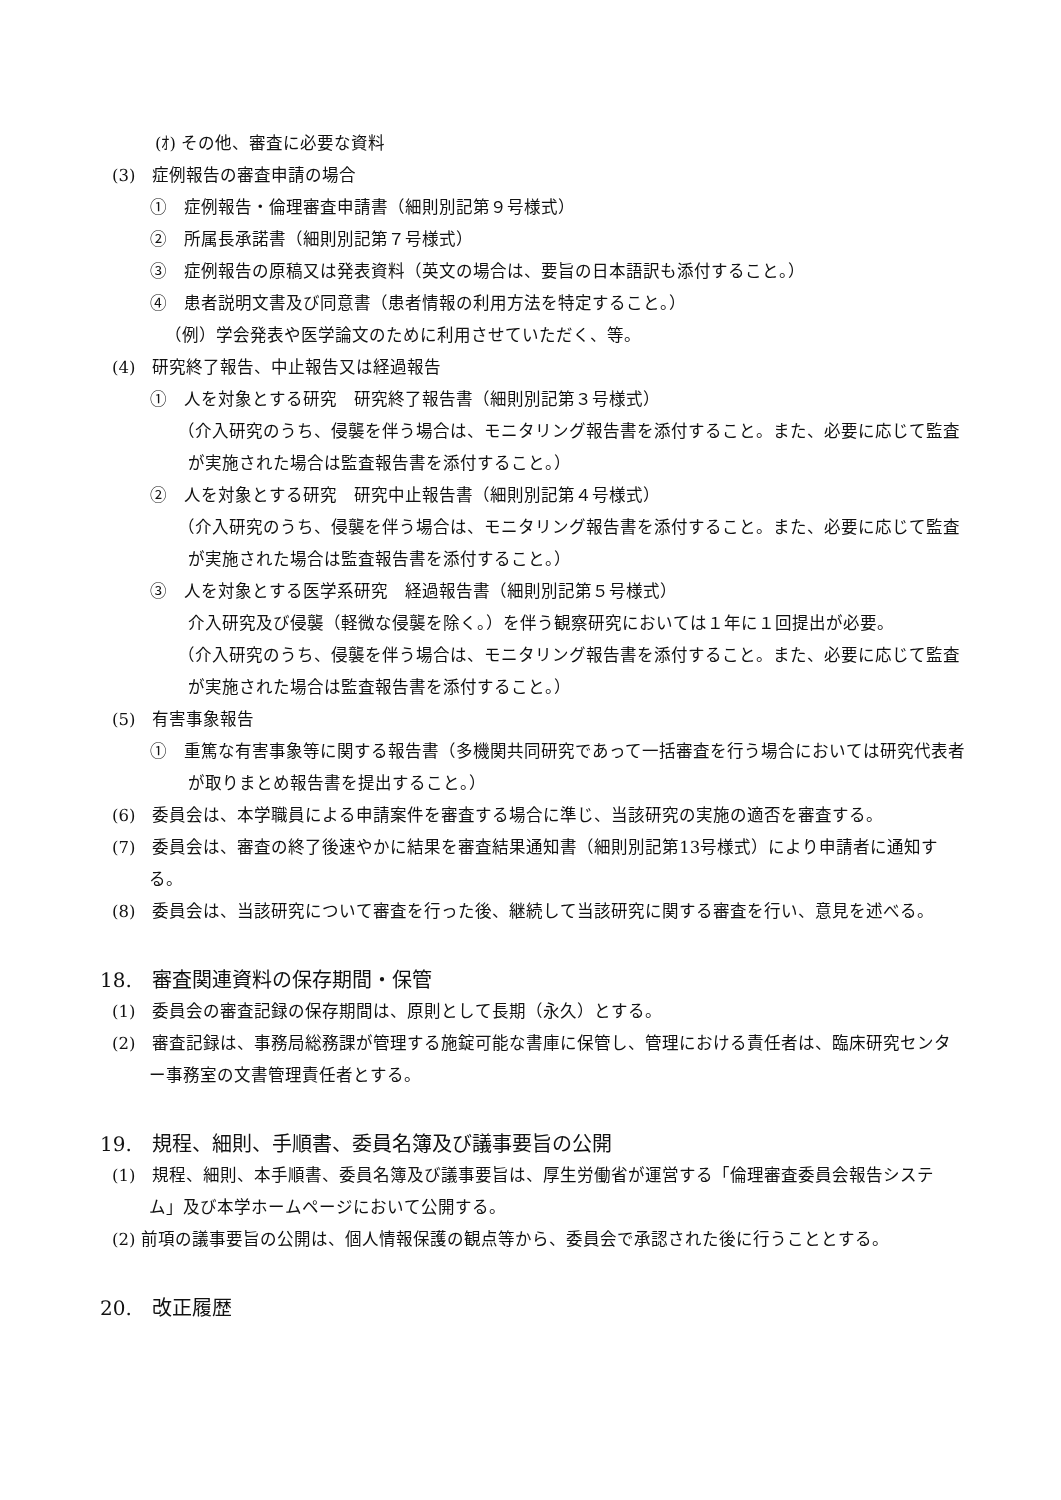(ｵ) その他、審査に必要な資料
(3)　症例報告の審査申請の場合
①　症例報告・倫理審査申請書（細則別記第９号様式）
②　所属長承諾書（細則別記第７号様式）
③　症例報告の原稿又は発表資料（英文の場合は、要旨の日本語訳も添付すること。）
④　患者説明文書及び同意書（患者情報の利用方法を特定すること。）
（例）学会発表や医学論文のために利用させていただく、等。
(4)　研究終了報告、中止報告又は経過報告
①　人を対象とする研究　研究終了報告書（細則別記第３号様式）
（介入研究のうち、侵襲を伴う場合は、モニタリング報告書を添付すること。また、必要に応じて監査が実施された場合は監査報告書を添付すること。）
②　人を対象とする研究　研究中止報告書（細則別記第４号様式）
（介入研究のうち、侵襲を伴う場合は、モニタリング報告書を添付すること。また、必要に応じて監査が実施された場合は監査報告書を添付すること。）
③　人を対象とする医学系研究　経過報告書（細則別記第５号様式）
介入研究及び侵襲（軽微な侵襲を除く。）を伴う観察研究においては１年に１回提出が必要。
（介入研究のうち、侵襲を伴う場合は、モニタリング報告書を添付すること。また、必要に応じて監査が実施された場合は監査報告書を添付すること。）
(5)　有害事象報告
①　重篤な有害事象等に関する報告書（多機関共同研究であって一括審査を行う場合においては研究代表者が取りまとめ報告書を提出すること。）
(6)　委員会は、本学職員による申請案件を審査する場合に準じ、当該研究の実施の適否を審査する。
(7)　委員会は、審査の終了後速やかに結果を審査結果通知書（細則別記第13号様式）により申請者に通知する。
(8)　委員会は、当該研究について審査を行った後、継続して当該研究に関する審査を行い、意見を述べる。
18.　審査関連資料の保存期間・保管
(1)　委員会の審査記録の保存期間は、原則として長期（永久）とする。
(2)　審査記録は、事務局総務課が管理する施錠可能な書庫に保管し、管理における責任者は、臨床研究センター事務室の文書管理責任者とする。
19.　規程、細則、手順書、委員名簿及び議事要旨の公開
(1)　規程、細則、本手順書、委員名簿及び議事要旨は、厚生労働省が運営する「倫理審査委員会報告システム」及び本学ホームページにおいて公開する。
(2) 前項の議事要旨の公開は、個人情報保護の観点等から、委員会で承認された後に行うこととする。
20.　改正履歴